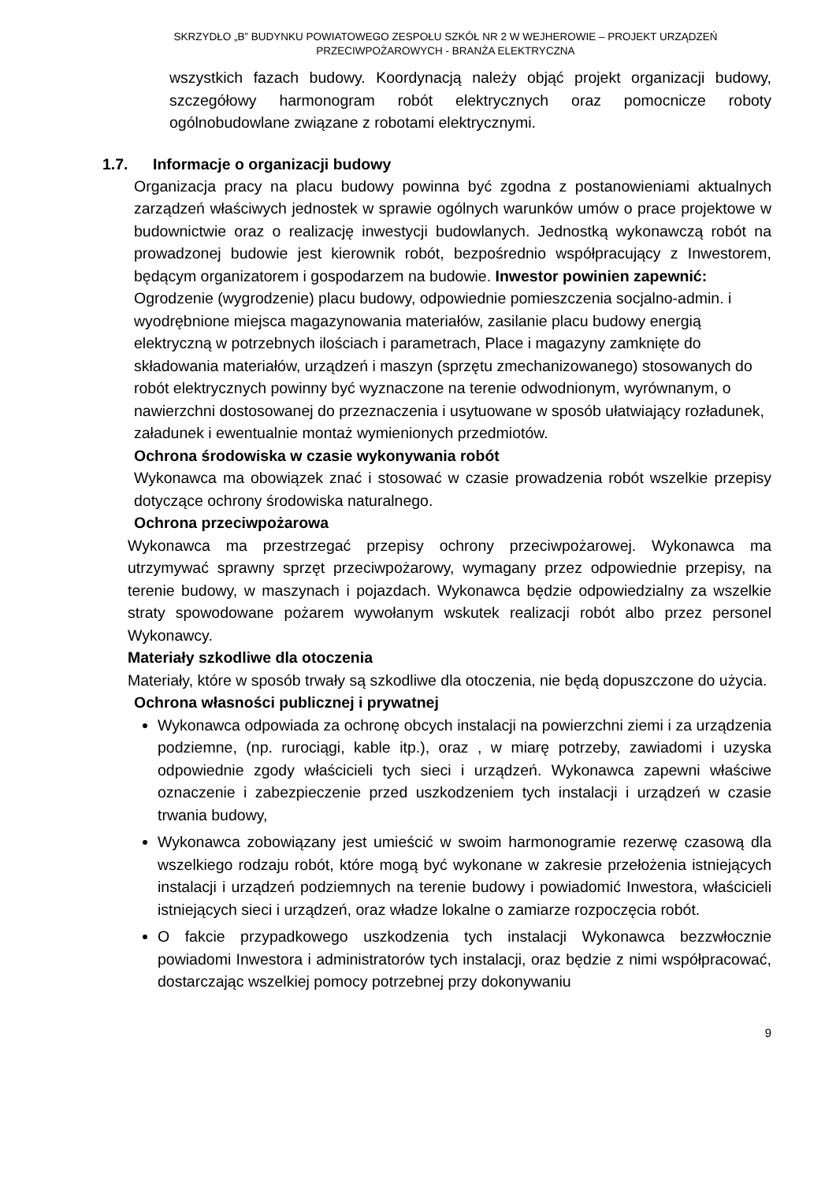SKRZYDŁO „B” BUDYNKU POWIATOWEGO ZESPOŁU SZKÓŁ NR 2 W WEJHEROWIE – PROJEKT URZĄDZEŃ
PRZECIWPOŻAROWYCH - BRANŻA ELEKTRYCZNA
wszystkich fazach budowy. Koordynacją należy objąć projekt organizacji budowy, szczegółowy harmonogram robót elektrycznych oraz pomocnicze roboty ogólnobudowlane związane z robotami elektrycznymi.
1.7. Informacje o organizacji budowy
Organizacja pracy na placu budowy powinna być zgodna z postanowieniami aktualnych zarządzeń właściwych jednostek w sprawie ogólnych warunków umów o prace projektowe w budownictwie oraz o realizację inwestycji budowlanych. Jednostką wykonawczą robót na prowadzonej budowie jest kierownik robót, bezpośrednio współpracujący z Inwestorem, będącym organizatorem i gospodarzem na budowie. Inwestor powinien zapewnić:
Ogrodzenie (wygrodzenie) placu budowy, odpowiednie pomieszczenia socjalno-admin. i wyodrębnione miejsca magazynowania materiałów, zasilanie placu budowy energią elektryczną w potrzebnych ilościach i parametrach, Place i magazyny zamknięte do składowania materiałów, urządzeń i maszyn (sprzętu zmechanizowanego) stosowanych do robót elektrycznych powinny być wyznaczone na terenie odwodnionym, wyrównanym, o nawierzchni dostosowanej do przeznaczenia i usytuowane w sposób ułatwiający rozładunek, załadunek i ewentualnie montaż wymienionych przedmiotów.
Ochrona środowiska w czasie wykonywania robót
Wykonawca ma obowiązek znać i stosować w czasie prowadzenia robót wszelkie przepisy dotyczące ochrony środowiska naturalnego.
Ochrona przeciwpożarowa
Wykonawca ma przestrzegać przepisy ochrony przeciwpożarowej. Wykonawca ma utrzymywać sprawny sprzęt przeciwpożarowy, wymagany przez odpowiednie przepisy, na terenie budowy, w maszynach i pojazdach. Wykonawca będzie odpowiedzialny za wszelkie straty spowodowane pożarem wywołanym wskutek realizacji robót albo przez personel Wykonawcy.
Materiały szkodliwe dla otoczenia
Materiały, które w sposób trwały są szkodliwe dla otoczenia, nie będą dopuszczone do użycia.
Ochrona własności publicznej i prywatnej
Wykonawca odpowiada za ochronę obcych instalacji na powierzchni ziemi i za urządzenia podziemne, (np. rurociągi, kable itp.), oraz , w miarę potrzeby, zawiadomi i uzyska odpowiednie zgody właścicieli tych sieci i urządzeń. Wykonawca zapewni właściwe oznaczenie i zabezpieczenie przed uszkodzeniem tych instalacji i urządzeń w czasie trwania budowy,
Wykonawca zobowiązany jest umieścić w swoim harmonogramie rezerwę czasową dla wszelkiego rodzaju robót, które mogą być wykonane w zakresie przełożenia istniejących instalacji i urządzeń podziemnych na terenie budowy i powiadomić Inwestora, właścicieli istniejących sieci i urządzeń, oraz władze lokalne o zamiarze rozpoczęcia robót.
O fakcie przypadkowego uszkodzenia tych instalacji Wykonawca bezzwłocznie powiadomi Inwestora i administratorów tych instalacji, oraz będzie z nimi współpracować, dostarczając wszelkiej pomocy potrzebnej przy dokonywaniu
9